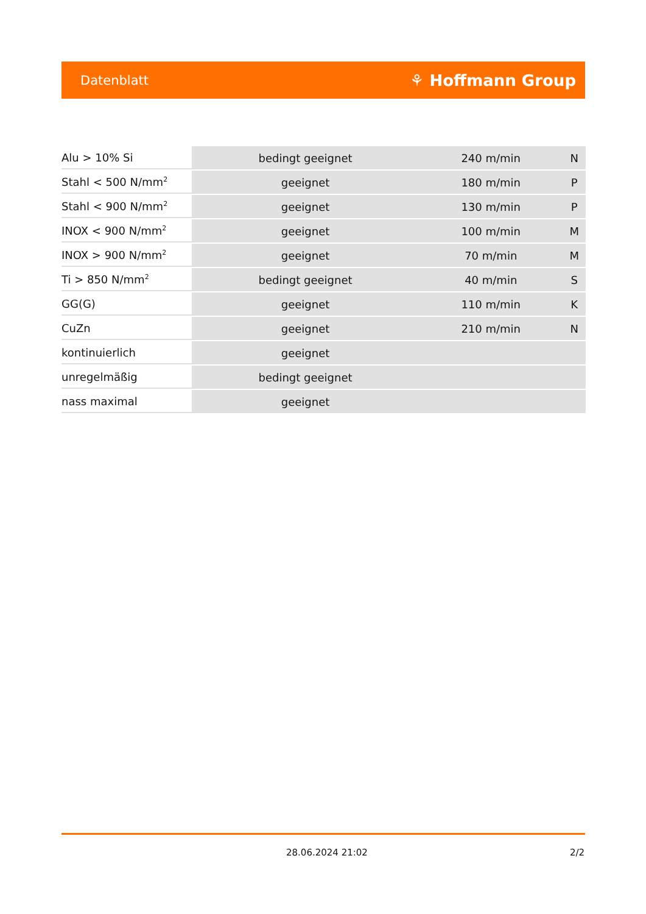Datenblatt ⚘ Hoffmann Group
| Alu > 10% Si | bedingt geeignet | 240 m/min | N |
| Stahl < 500 N/mm<sup>2</sup> | geeignet | 180 m/min | P |
| Stahl < 900 N/mm<sup>2</sup> | geeignet | 130 m/min | P |
| INOX < 900 N/mm<sup>2</sup> | geeignet | 100 m/min | M |
| INOX > 900 N/mm<sup>2</sup> | geeignet | 70 m/min | M |
| Ti > 850 N/mm<sup>2</sup> | bedingt geeignet | 40 m/min | S |
| GG(G) | geeignet | 110 m/min | K |
| CuZn | geeignet | 210 m/min | N |
| kontinuierlich | geeignet | | |
| unregelmäßig | bedingt geeignet | | |
| nass maximal | geeignet | | |
28.06.2024 21:02 2/2